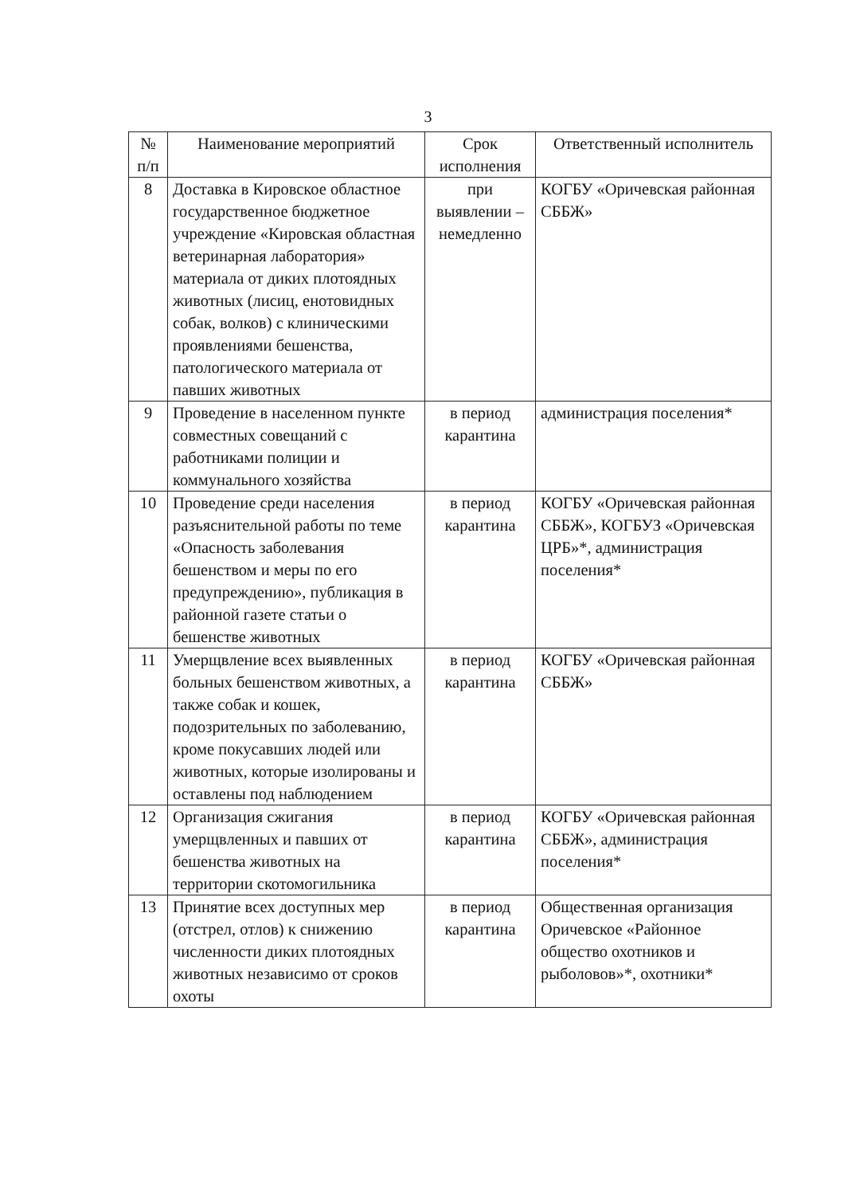3
| № п/п | Наименование мероприятий | Срок исполнения | Ответственный исполнитель |
| --- | --- | --- | --- |
| 8 | Доставка в Кировское областное государственное бюджетное учреждение «Кировская областная ветеринарная лаборатория» материала от диких плотоядных животных (лисиц, енотовидных собак, волков) с клиническими проявлениями бешенства, патологического материала от павших животных | при выявлении – немедленно | КОГБУ «Оричевская районная СББЖ» |
| 9 | Проведение в населенном пункте совместных совещаний с работниками полиции и коммунального хозяйства | в период карантина | администрация поселения* |
| 10 | Проведение среди населения разъяснительной работы по теме «Опасность заболевания бешенством и меры по его предупреждению», публикация в районной газете статьи о бешенстве животных | в период карантина | КОГБУ «Оричевская районная СББЖ», КОГБУЗ «Оричевская ЦРБ»*, администрация поселения* |
| 11 | Умерщвление всех выявленных больных бешенством животных, а также собак и кошек, подозрительных по заболеванию, кроме покусавших людей или животных, которые изолированы и оставлены под наблюдением | в период карантина | КОГБУ «Оричевская районная СББЖ» |
| 12 | Организация сжигания умерщвленных и павших от бешенства животных на территории скотомогильника | в период карантина | КОГБУ «Оричевская районная СББЖ», администрация поселения* |
| 13 | Принятие всех доступных мер (отстрел, отлов) к снижению численности диких плотоядных животных независимо от сроков охоты | в период карантина | Общественная организация Оричевское «Районное общество охотников и рыболовов»*, охотники* |